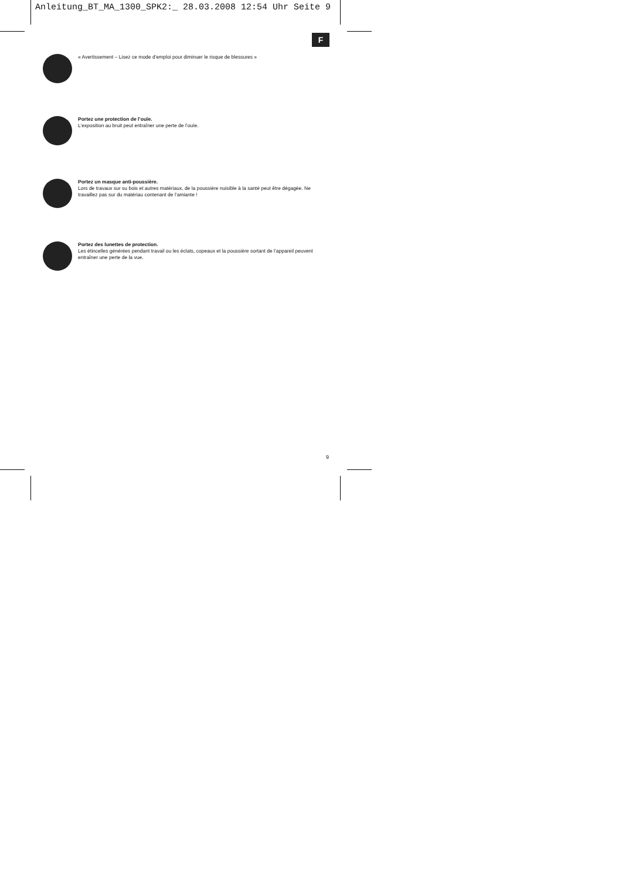Anleitung_BT_MA_1300_SPK2:_ 28.03.2008 12:54 Uhr Seite 9
F
« Avertissement – Lisez ce mode d’emploi pour diminuer le risque de blessures »
Portez une protection de l’ouïe.
L’exposition au bruit peut entraîner une perte de l’ouïe.
Portez un masque anti-poussière.
Lors de travaux sur su bois et autres matériaux, de la poussière nuisible à la santé peut être dégagée. Ne travaillez pas sur du matériau contenant de l’amiante !
Portez des lunettes de protection.
Les étincelles générées pendant travail ou les éclats, copeaux et la poussière sortant de l’appareil peuvent entraîner une perte de la vue.
9